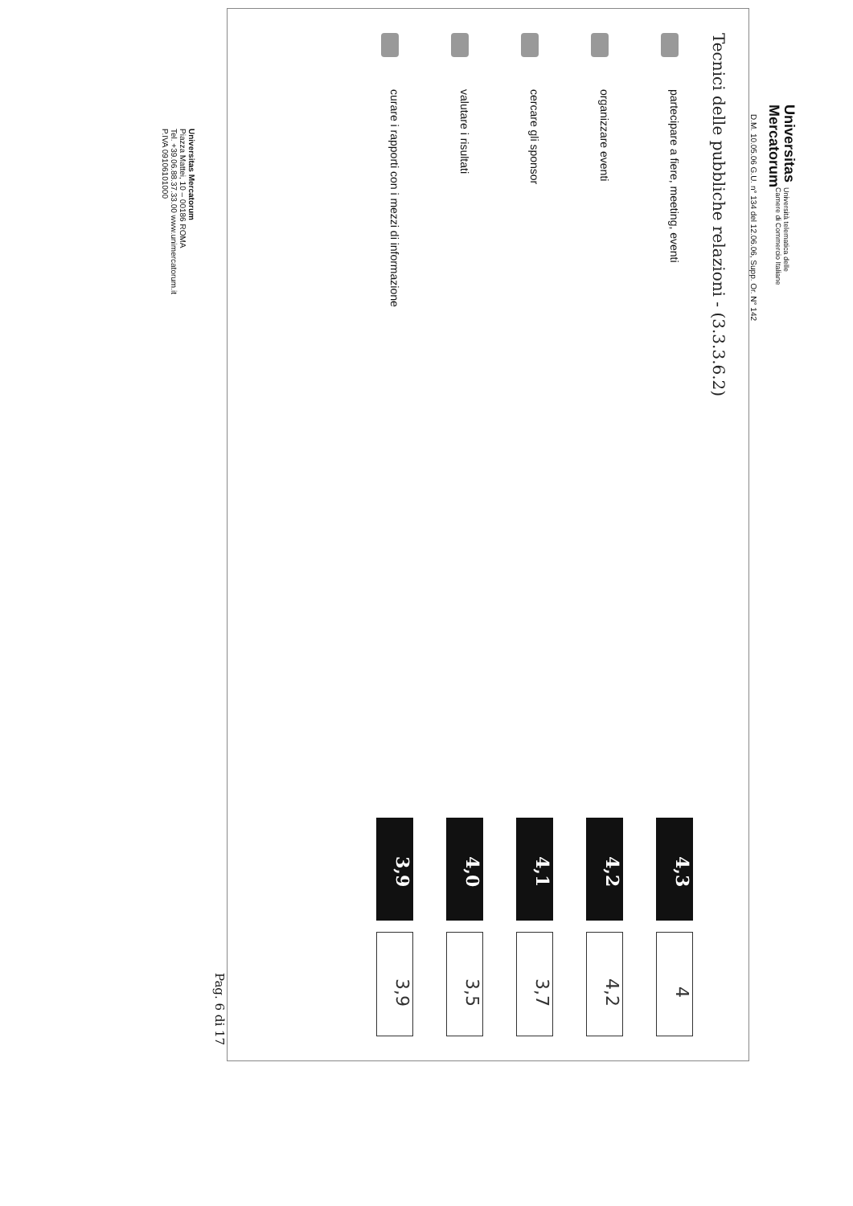Universitas
Mercatorum
Università telematica delle
Camere di Commercio Italiane
D.M. 10.05.06 G.U. n° 134 del 12.06.06, Supp. Or. N° 142
Tecnici delle pubbliche relazioni - (3.3.3.6.2)
partecipare a fiere, meeting, eventi
4,3
4
organizzare eventi
4,2
4,2
cercare gli sponsor
4,1
3,7
valutare i risultati
4,0
3,5
curare i rapporti con i mezzi di informazione
3,9
3,9
Pag. 6 di 17
Universitas Mercatorum
Piazza Mattei, 10 – 00186 ROMA
Tel. +39.06.88.37.33.00 www.unimercatorum.it
P.IVA 09106101000